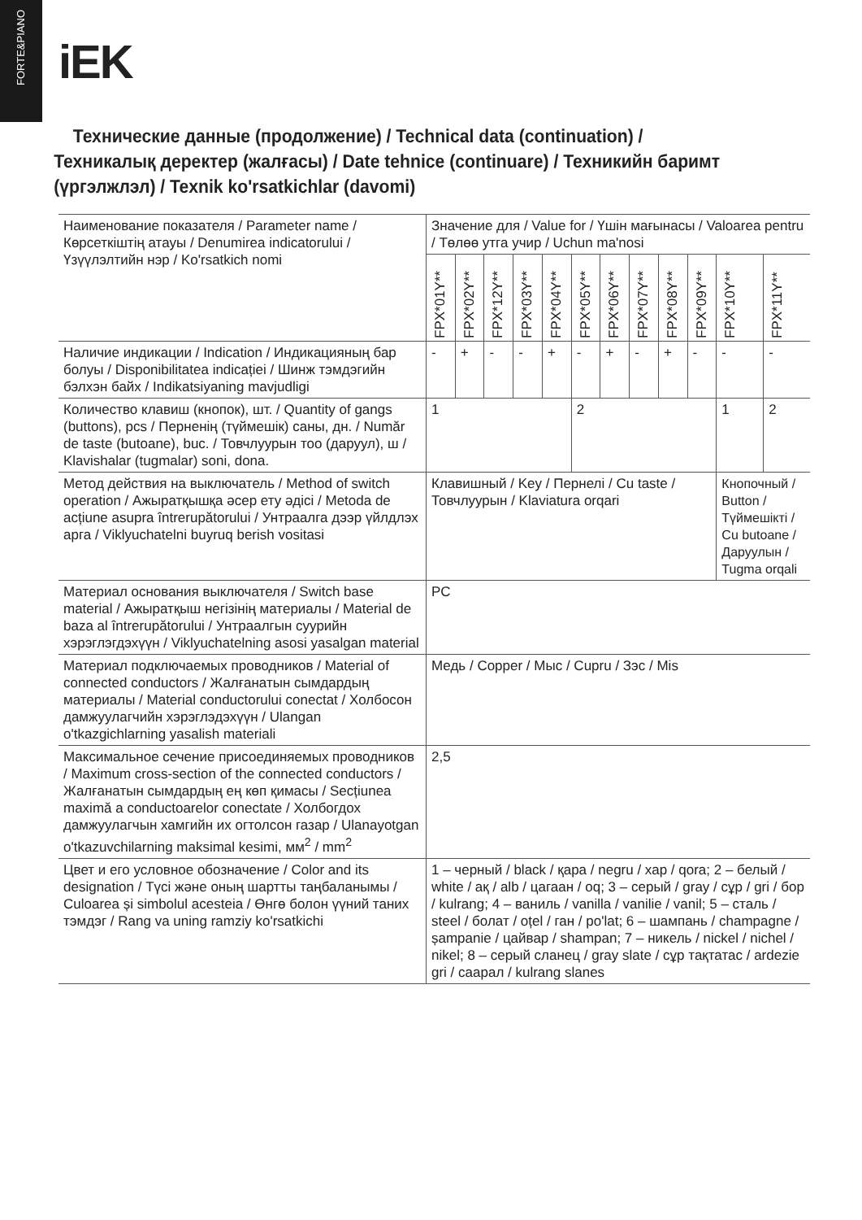FORTE&PIANO
iEK
Технические данные (продолжение) / Technical data (continuation) / Техникалық деректер (жалғасы) / Date tehnice (continuare) / Техникийн баримт (үргэлжлэл) / Texnik ko'rsatkichlar (davomi)
| Наименование показателя / Parameter name / Көрсеткіштің атауы / Denumirea indicatorului / Үзүүлэлтийн нэр / Ko'rsatkich nomi | Значение для / Value for / Үшін мағынасы / Valoarea pentru / Төлөө утга учир / Uchun ma'nosi | | | | | | | | | | | |
| --- | --- | --- | --- | --- | --- | --- | --- | --- | --- | --- | --- | --- |
| | FPX*01Y** | FPX*02Y** | FPX*12Y** | FPX*03Y** | FPX*04Y** | FPX*05Y** | FPX*06Y** | FPX*07Y** | FPX*08Y** | FPX*09Y** | FPX*10Y** | FPX*11Y** |
| Наличие индикации / Indication / Индикацияның бар болуы / Disponibilitatea indicației / Шинж тэмдэгийн бэлхэн байх / Indikatsiyaning mavjudligi | - | + | - | - | + | - | + | - | + | - | - | - |
| Количество клавиш (кнопок), шт. / Quantity of gangs (buttons), pcs / Перненің (түймешік) саны, дн. / Număr de taste (butoane), buc. / Товчлуурын тоо (даруул), ш / Klavishalar (tugmalar) soni, dona. | 1 | | | | | 2 | | | | | 1 | 2 |
| Метод действия на выключатель / Method of switch operation / Ажыратқышқа әсер ету әдісі / Metoda de acțiune asupra întrerupătorului / Унтраалга дээр үйлдлэх арга / Viklyuchatelni buyruq berish vositasi | Клавишный / Key / Пернелі / Cu taste / Товчлуурын / Klaviatura orqari | | | | | | | | | | Кнопочный / Button / Түймешікті / Cu butoane / Даруулын / Tugma orqali | |
| Материал основания выключателя / Switch base material / Ажыратқыш негізінің материалы / Material de baza al întrerupătorului / Унтраалгын суурийн хэрэглэгдэхүүн / Viklyuchatelning asosi yasalgan material | PC | | | | | | | | | | | |
| Материал подключаемых проводников / Material of connected conductors / Жалғанатын сымдардың материалы / Material conductorului conectat / Холбосон дамжуулагчийн хэрэглэдэхүүн / Ulangan o'tkazgichlarning yasalish materiali | Медь / Copper / Мыс / Cupru / Зэс / Mis | | | | | | | | | | | |
| Максимальное сечение присоединяемых проводников / Maximum cross-section of the connected conductors / Жалғанатын сымдардың ең көп қимасы / Secțiunea maximă a conductoarelor conectate / Холбогдох дамжуулагчын хамгийн их огтолсон газар / Ulanayotgan o'tkazuvchilarning maksimal kesimi, мм<sup>2</sup> / mm<sup>2</sup> | 2,5 | | | | | | | | | | | |
| Цвет и его условное обозначение / Color and its designation / Түсі және оның шартты таңбаланымы / Culoarea și simbolul acesteia / Өнгө болон үүний таних тэмдэг / Rang va uning ramziy ko'rsatkichi | 1 – черный / black / қара / negru / хар / qora; 2 – белый / white / ақ / alb / цагаан / oq; 3 – серый / gray / сұр / gri / бор / kulrang; 4 – ваниль / vanilla / vanilie / vanil; 5 – сталь / steel / болат / oțel / ган / po'lat; 6 – шампань / champagne / șampanie / цайвар / shampan; 7 – никель / nickel / nichel / nikel; 8 – серый сланец / gray slate / сұр тақтатас / ardezie gri / саарал / kulrang slanes | | | | | | | | | | | |